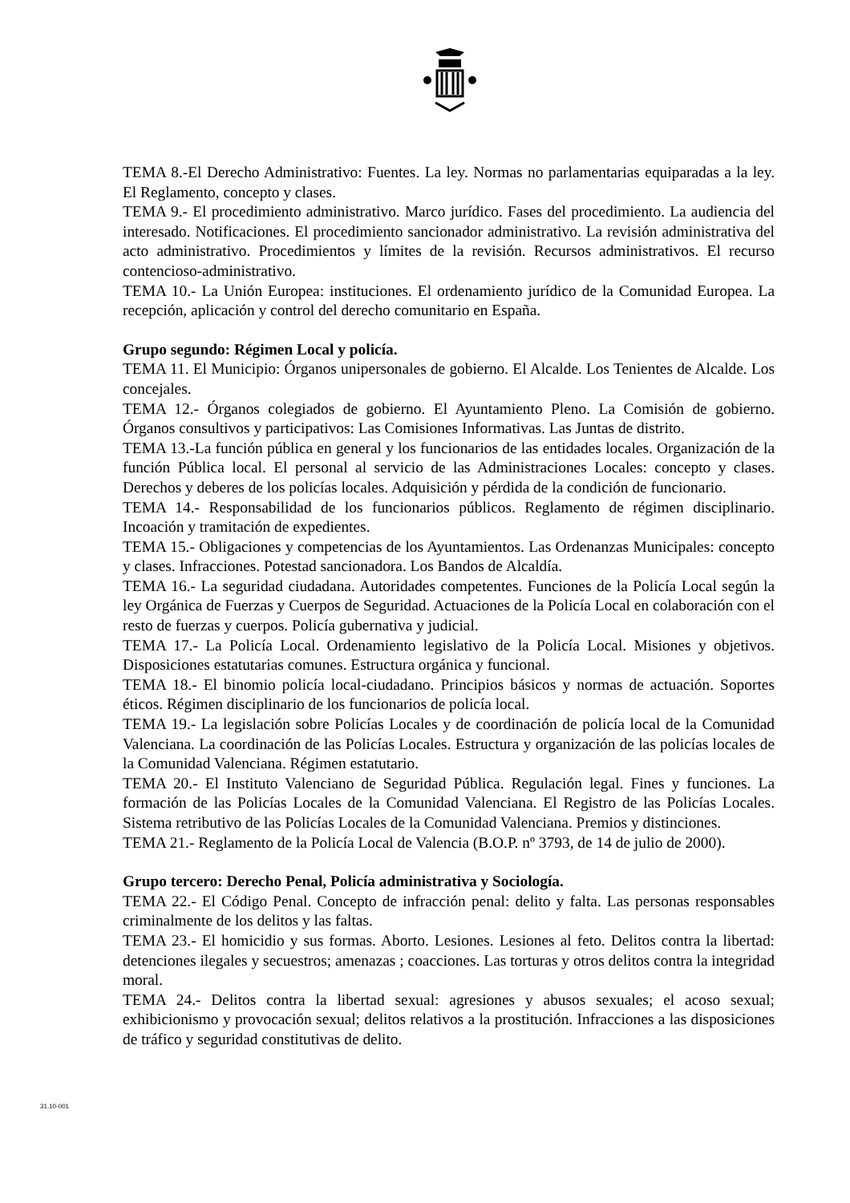TEMA 8.-El Derecho Administrativo: Fuentes. La ley. Normas no parlamentarias equiparadas a la ley. El Reglamento, concepto y clases.
TEMA 9.- El procedimiento administrativo. Marco jurídico. Fases del procedimiento. La audiencia del interesado. Notificaciones. El procedimiento sancionador administrativo. La revisión administrativa del acto administrativo. Procedimientos y límites de la revisión. Recursos administrativos. El recurso contencioso-administrativo.
TEMA 10.- La Unión Europea: instituciones. El ordenamiento jurídico de la Comunidad Europea. La recepción, aplicación y control del derecho comunitario en España.
Grupo segundo: Régimen Local y policía.
TEMA 11. El Municipio: Órganos unipersonales de gobierno. El Alcalde. Los Tenientes de Alcalde. Los concejales.
TEMA 12.- Órganos colegiados de gobierno. El Ayuntamiento Pleno. La Comisión de gobierno. Órganos consultivos y participativos: Las Comisiones Informativas. Las Juntas de distrito.
TEMA 13.-La función pública en general y los funcionarios de las entidades locales. Organización de la función Pública local. El personal al servicio de las Administraciones Locales: concepto y clases. Derechos y deberes de los policías locales. Adquisición y pérdida de la condición de funcionario.
TEMA 14.- Responsabilidad de los funcionarios públicos. Reglamento de régimen disciplinario. Incoación y tramitación de expedientes.
TEMA 15.- Obligaciones y competencias de los Ayuntamientos. Las Ordenanzas Municipales: concepto y clases. Infracciones. Potestad sancionadora. Los Bandos de Alcaldía.
TEMA 16.- La seguridad ciudadana. Autoridades competentes. Funciones de la Policía Local según la ley Orgánica de Fuerzas y Cuerpos de Seguridad. Actuaciones de la Policía Local en colaboración con el resto de fuerzas y cuerpos. Policía gubernativa y judicial.
TEMA 17.- La Policía Local. Ordenamiento legislativo de la Policía Local. Misiones y objetivos. Disposiciones estatutarias comunes. Estructura orgánica y funcional.
TEMA 18.- El binomio policía local-ciudadano. Principios básicos y normas de actuación. Soportes éticos. Régimen disciplinario de los funcionarios de policía local.
TEMA 19.- La legislación sobre Policías Locales y de coordinación de policía local de la Comunidad Valenciana. La coordinación de las Policías Locales. Estructura y organización de las policías locales de la Comunidad Valenciana. Régimen estatutario.
TEMA 20.- El Instituto Valenciano de Seguridad Pública. Regulación legal. Fines y funciones. La formación de las Policías Locales de la Comunidad Valenciana. El Registro de las Policías Locales. Sistema retributivo de las Policías Locales de la Comunidad Valenciana. Premios y distinciones.
TEMA 21.- Reglamento de la Policía Local de Valencia (B.O.P. nº 3793, de 14 de julio de 2000).
Grupo tercero: Derecho Penal, Policía administrativa y Sociología.
TEMA 22.- El Código Penal. Concepto de infracción penal: delito y falta. Las personas responsables criminalmente de los delitos y las faltas.
TEMA 23.- El homicidio y sus formas. Aborto. Lesiones. Lesiones al feto. Delitos contra la libertad: detenciones ilegales y secuestros; amenazas ; coacciones. Las torturas y otros delitos contra la integridad moral.
TEMA 24.- Delitos contra la libertad sexual: agresiones y abusos sexuales; el acoso sexual; exhibicionismo y provocación sexual; delitos relativos a la prostitución. Infracciones a las disposiciones de tráfico y seguridad constitutivas de delito.
31.10-001